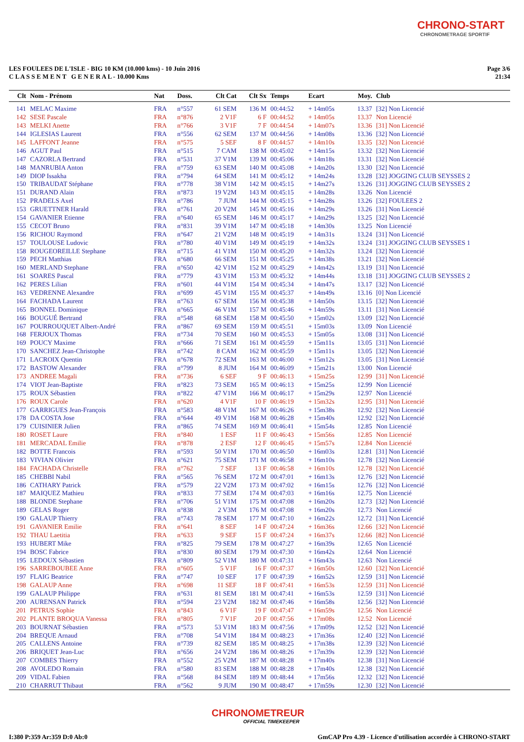CHRONO-START
CHRONOMETRAGE SPORTIF
LES FOULEES DE L'ISLE - BIG 10 KM (10.000 kms) - 10 Juin 2016
C L A S S E M E N T G E N E R A L - 10.000 Kms
Page 3/6
21:34
| Clt | Nom - Prénom | Nat | Doss. | Clt Cat | Clt Sx | Temps | Ecart | Moy. | Club |
| --- | --- | --- | --- | --- | --- | --- | --- | --- | --- |
| 141 | MELAC Maxime | FRA | n°557 | 61 SEM | 136 M | 00:44:52 | + 14m05s | 13.37 | [32] Non Licencié |
| 142 | SESE Pascale | FRA | n°876 | 2 V1F | 6 F | 00:44:52 | + 14m05s | 13.37 | Non Licencié |
| 143 | MELKI Anette | FRA | n°766 | 3 V1F | 7 F | 00:44:54 | + 14m07s | 13.36 | [31] Non Licencié |
| 144 | IGLESIAS Laurent | FRA | n°556 | 62 SEM | 137 M | 00:44:56 | + 14m08s | 13.36 | [32] Non Licencié |
| 145 | LAFFONT Jeanne | FRA | n°575 | 5 SEF | 8 F | 00:44:57 | + 14m10s | 13.35 | [32] Non Licencié |
| 146 | AGUT Paul | FRA | n°515 | 7 CAM | 138 M | 00:45:02 | + 14m15s | 13.32 | [32] Non Licencié |
| 147 | CAZORLA Bertrand | FRA | n°531 | 37 V1M | 139 M | 00:45:06 | + 14m18s | 13.31 | [32] Non Licencié |
| 148 | MANRUBIA Anton | FRA | n°759 | 63 SEM | 140 M | 00:45:08 | + 14m20s | 13.30 | [32] Non Licencié |
| 149 | DIOP Issakha | FRA | n°794 | 64 SEM | 141 M | 00:45:12 | + 14m24s | 13.28 | [32] JOGGING CLUB SEYSSES 2 |
| 150 | TRIBAUDAT Stéphane | FRA | n°778 | 38 V1M | 142 M | 00:45:15 | + 14m27s | 13.26 | [31] JOGGING CLUB SEYSSES 2 |
| 151 | DURAND Alain | FRA | n°873 | 19 V2M | 143 M | 00:45:15 | + 14m28s | 13.26 | Non Licencié |
| 152 | PRADELS Axel | FRA | n°786 | 7 JUM | 144 M | 00:45:15 | + 14m28s | 13.26 | [32] FOULEES 2 |
| 153 | GRUETTNER Harald | FRA | n°761 | 20 V2M | 145 M | 00:45:16 | + 14m29s | 13.26 | [31] Non Licencié |
| 154 | GAVANIER Etienne | FRA | n°640 | 65 SEM | 146 M | 00:45:17 | + 14m29s | 13.25 | [32] Non Licencié |
| 155 | CECOT Bruno | FRA | n°831 | 39 V1M | 147 M | 00:45:18 | + 14m30s | 13.25 | Non Licencié |
| 156 | RICHOU Raymond | FRA | n°647 | 21 V2M | 148 M | 00:45:19 | + 14m31s | 13.24 | [31] Non Licencié |
| 157 | TOULOUSE Ludovic | FRA | n°780 | 40 V1M | 149 M | 00:45:19 | + 14m32s | 13.24 | [31] JOGGING CLUB SEYSSES 1 |
| 158 | ROUGEOREILLE Stephane | FRA | n°715 | 41 V1M | 150 M | 00:45:20 | + 14m32s | 13.24 | [32] Non Licencié |
| 159 | PECH Matthias | FRA | n°680 | 66 SEM | 151 M | 00:45:25 | + 14m38s | 13.21 | [32] Non Licencié |
| 160 | MERLAND Stephane | FRA | n°650 | 42 V1M | 152 M | 00:45:29 | + 14m42s | 13.19 | [31] Non Licencié |
| 161 | SOARES Pascal | FRA | n°779 | 43 V1M | 153 M | 00:45:32 | + 14m44s | 13.18 | [31] JOGGING CLUB SEYSSES 2 |
| 162 | PERES Lilian | FRA | n°601 | 44 V1M | 154 M | 00:45:34 | + 14m47s | 13.17 | [32] Non Licencié |
| 163 | VEDRENNE Alexandre | FRA | n°699 | 45 V1M | 155 M | 00:45:37 | + 14m49s | 13.16 | [0] Non Licencié |
| 164 | FACHADA Laurent | FRA | n°763 | 67 SEM | 156 M | 00:45:38 | + 14m50s | 13.15 | [32] Non Licencié |
| 165 | BONNEL Dominique | FRA | n°665 | 46 V1M | 157 M | 00:45:46 | + 14m59s | 13.11 | [31] Non Licencié |
| 166 | BOUGUÉ Bertrand | FRA | n°548 | 68 SEM | 158 M | 00:45:50 | + 15m02s | 13.09 | [32] Non Licencié |
| 167 | POURROUQUET Albert-André | FRA | n°867 | 69 SEM | 159 M | 00:45:51 | + 15m03s | 13.09 | Non Licencié |
| 168 | FERJOUX Thomas | FRA | n°734 | 70 SEM | 160 M | 00:45:53 | + 15m05s | 13.08 | [31] Non Licencié |
| 169 | POUCY Maxime | FRA | n°666 | 71 SEM | 161 M | 00:45:59 | + 15m11s | 13.05 | [31] Non Licencié |
| 170 | SANCHEZ Jean-Christophe | FRA | n°742 | 8 CAM | 162 M | 00:45:59 | + 15m11s | 13.05 | [32] Non Licencié |
| 171 | LACROIX Quentin | FRA | n°678 | 72 SEM | 163 M | 00:46:00 | + 15m12s | 13.05 | [31] Non Licencié |
| 172 | BASTOW Alexander | FRA | n°799 | 8 JUM | 164 M | 00:46:09 | + 15m21s | 13.00 | Non Licencié |
| 173 | ANDREE Magali | FRA | n°736 | 6 SEF | 9 F | 00:46:13 | + 15m25s | 12.99 | [31] Non Licencié |
| 174 | VIOT Jean-Baptiste | FRA | n°823 | 73 SEM | 165 M | 00:46:13 | + 15m25s | 12.99 | Non Licencié |
| 175 | ROUX Sébastien | FRA | n°822 | 47 V1M | 166 M | 00:46:17 | + 15m29s | 12.97 | Non Licencié |
| 176 | ROUX Carole | FRA | n°620 | 4 V1F | 10 F | 00:46:19 | + 15m32s | 12.95 | [31] Non Licencié |
| 177 | GARRIGUES Jean-François | FRA | n°583 | 48 V1M | 167 M | 00:46:26 | + 15m38s | 12.92 | [32] Non Licencié |
| 178 | DA COSTA Jose | FRA | n°644 | 49 V1M | 168 M | 00:46:28 | + 15m40s | 12.92 | [32] Non Licencié |
| 179 | CUISINIER Julien | FRA | n°865 | 74 SEM | 169 M | 00:46:41 | + 15m54s | 12.85 | Non Licencié |
| 180 | ROSET Laure | FRA | n°840 | 1 ESF | 11 F | 00:46:43 | + 15m56s | 12.85 | Non Licencié |
| 181 | MERCADAL Emilie | FRA | n°878 | 2 ESF | 12 F | 00:46:45 | + 15m57s | 12.84 | Non Licencié |
| 182 | BOTTE Francois | FRA | n°593 | 50 V1M | 170 M | 00:46:50 | + 16m03s | 12.81 | [31] Non Licencié |
| 183 | VIVIAN Olivier | FRA | n°621 | 75 SEM | 171 M | 00:46:58 | + 16m10s | 12.78 | [32] Non Licencié |
| 184 | FACHADA Christelle | FRA | n°762 | 7 SEF | 13 F | 00:46:58 | + 16m10s | 12.78 | [32] Non Licencié |
| 185 | CHEBBI Nabil | FRA | n°565 | 76 SEM | 172 M | 00:47:01 | + 16m13s | 12.76 | [32] Non Licencié |
| 186 | CATHARY Patrick | FRA | n°579 | 22 V2M | 173 M | 00:47:02 | + 16m15s | 12.76 | [32] Non Licencié |
| 187 | MAIQUEZ Mathieu | FRA | n°833 | 77 SEM | 174 M | 00:47:03 | + 16m16s | 12.75 | Non Licencié |
| 188 | BLONDE Stephane | FRA | n°706 | 51 V1M | 175 M | 00:47:08 | + 16m20s | 12.73 | [32] Non Licencié |
| 189 | GELAS Roger | FRA | n°838 | 2 V3M | 176 M | 00:47:08 | + 16m20s | 12.73 | Non Licencié |
| 190 | GALAUP Thierry | FRA | n°743 | 78 SEM | 177 M | 00:47:10 | + 16m22s | 12.72 | [31] Non Licencié |
| 191 | GAVANIER Emilie | FRA | n°641 | 8 SEF | 14 F | 00:47:24 | + 16m36s | 12.66 | [32] Non Licencié |
| 192 | THAU Laetitia | FRA | n°633 | 9 SEF | 15 F | 00:47:24 | + 16m37s | 12.66 | [82] Non Licencié |
| 193 | HUBERT Mike | FRA | n°825 | 79 SEM | 178 M | 00:47:27 | + 16m39s | 12.65 | Non Licencié |
| 194 | BOSC Fabrice | FRA | n°830 | 80 SEM | 179 M | 00:47:30 | + 16m42s | 12.64 | Non Licencié |
| 195 | LEDOUX Sébastien | FRA | n°809 | 52 V1M | 180 M | 00:47:31 | + 16m43s | 12.63 | Non Licencié |
| 196 | SARREBOUBEE Anne | FRA | n°605 | 5 V1F | 16 F | 00:47:37 | + 16m50s | 12.60 | [32] Non Licencié |
| 197 | FLAIG Beatrice | FRA | n°747 | 10 SEF | 17 F | 00:47:39 | + 16m52s | 12.59 | [31] Non Licencié |
| 198 | GALAUP Anne | FRA | n°698 | 11 SEF | 18 F | 00:47:41 | + 16m53s | 12.59 | [31] Non Licencié |
| 199 | GALAUP Philippe | FRA | n°631 | 81 SEM | 181 M | 00:47:41 | + 16m53s | 12.59 | [31] Non Licencié |
| 200 | AURENSAN Patrick | FRA | n°594 | 23 V2M | 182 M | 00:47:46 | + 16m58s | 12.56 | [32] Non Licencié |
| 201 | PETRUS Sophie | FRA | n°843 | 6 V1F | 19 F | 00:47:47 | + 16m59s | 12.56 | Non Licencié |
| 202 | PLANTE BROQUA Vanessa | FRA | n°805 | 7 V1F | 20 F | 00:47:56 | + 17m08s | 12.52 | Non Licencié |
| 203 | BOURNAT Sébastien | FRA | n°573 | 53 V1M | 183 M | 00:47:56 | + 17m09s | 12.52 | [32] Non Licencié |
| 204 | BREQUE Arnaud | FRA | n°708 | 54 V1M | 184 M | 00:48:23 | + 17m36s | 12.40 | [32] Non Licencié |
| 205 | CALLENS Antoine | FRA | n°739 | 82 SEM | 185 M | 00:48:25 | + 17m38s | 12.39 | [32] Non Licencié |
| 206 | BRIQUET Jean-Luc | FRA | n°656 | 24 V2M | 186 M | 00:48:26 | + 17m39s | 12.39 | [32] Non Licencié |
| 207 | COMBES Thierry | FRA | n°552 | 25 V2M | 187 M | 00:48:28 | + 17m40s | 12.38 | [31] Non Licencié |
| 208 | AVOLEDO Romain | FRA | n°580 | 83 SEM | 188 M | 00:48:28 | + 17m40s | 12.38 | [32] Non Licencié |
| 209 | VIDAL Fabien | FRA | n°568 | 84 SEM | 189 M | 00:48:44 | + 17m56s | 12.32 | [32] Non Licencié |
| 210 | CHARRUT Thibaut | FRA | n°562 | 9 JUM | 190 M | 00:48:47 | + 17m59s | 12.30 | [32] Non Licencié |
CHRONOMETREUR
OFFICIAL TIMEKEEPER
I:380 P:359 Ar:359 D:0 Ab:0 GmCAP Pro 4.39 - Licence d'utilisation accordée à CHRONO-START